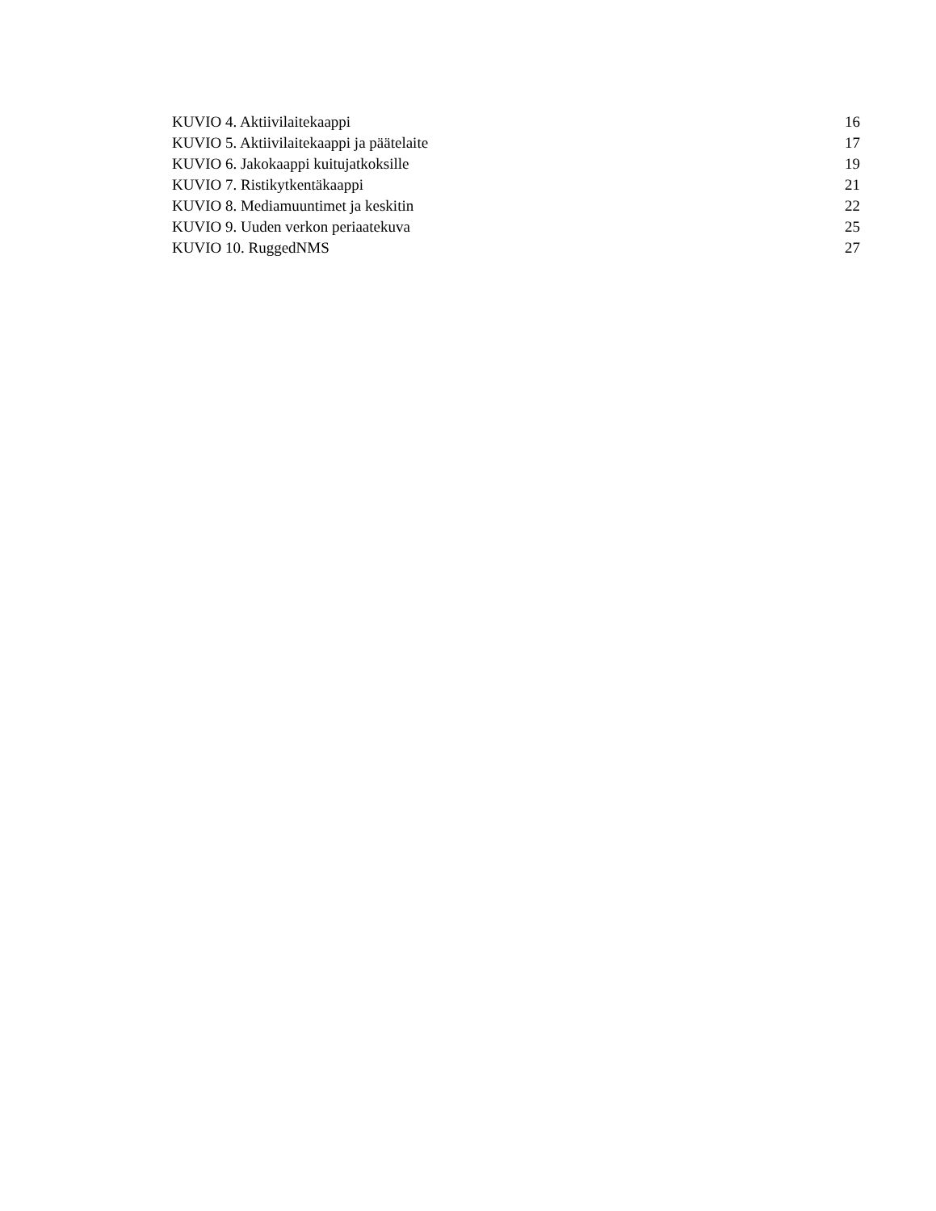KUVIO 4. Aktiivilaitekaappi 16
KUVIO 5. Aktiivilaitekaappi ja päätelaite 17
KUVIO 6. Jakokaappi kuitujatkoksille 19
KUVIO 7. Ristikytkentäkaappi 21
KUVIO 8. Mediamuuntimet ja keskitin 22
KUVIO 9. Uuden verkon periaatekuva 25
KUVIO 10. RuggedNMS 27